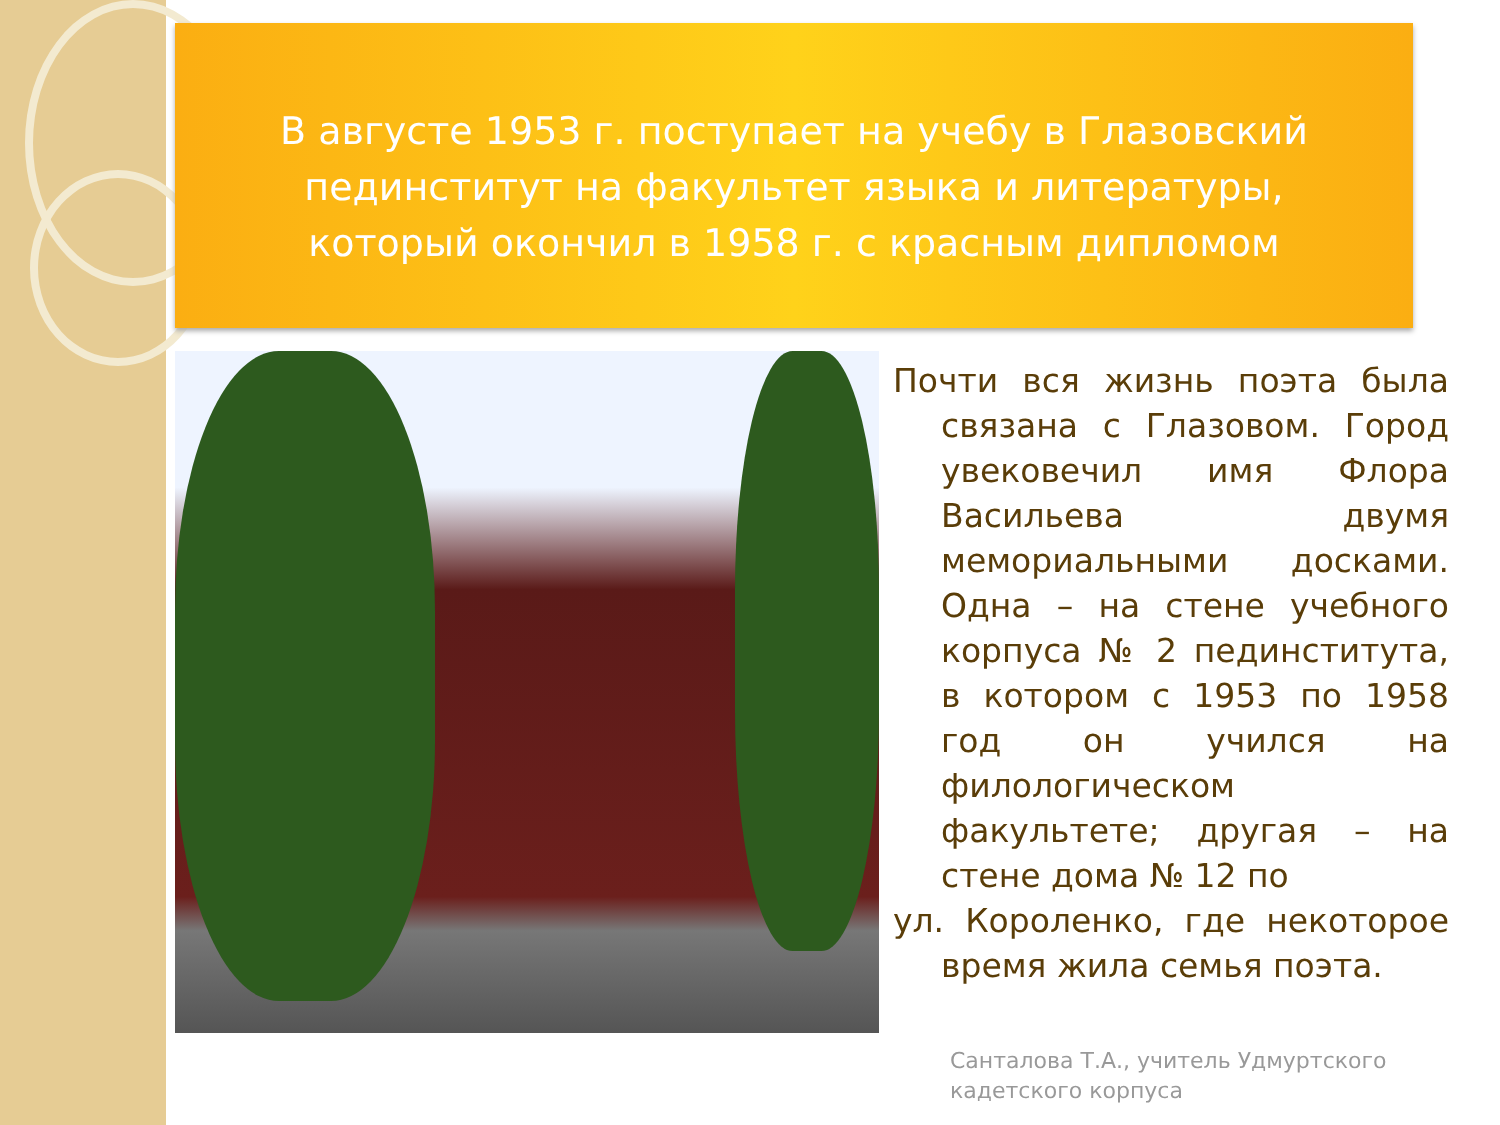В августе 1953 г. поступает на учебу в Глазовский пединститут на факультет языка и литературы,
который окончил в 1958 г. с красным дипломом
Почти вся жизнь поэта была связана с Глазовом. Город увековечил имя Флора Васильева двумя мемориальными досками. Одна – на стене учебного корпуса № 2 пединститута, в котором с 1953 по 1958 год он учился на филологическом факультете; другая – на стене дома № 12 по
ул. Короленко, где некоторое время жила семья поэта.
Санталова Т.А., учитель Удмуртского
кадетского корпуса